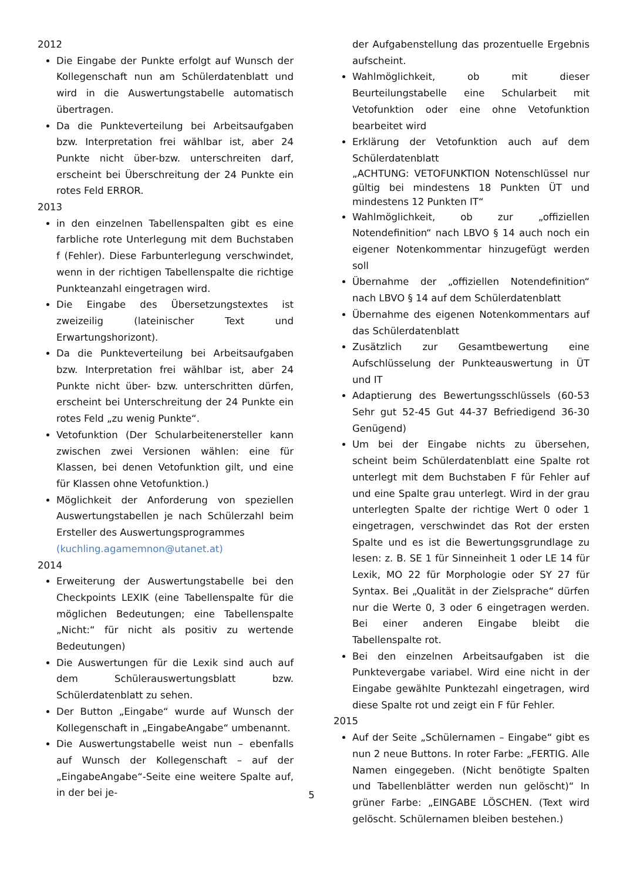2012
Die Eingabe der Punkte erfolgt auf Wunsch der Kollegenschaft nun am Schülerdatenblatt und wird in die Auswertungstabelle automatisch übertragen.
Da die Punkteverteilung bei Arbeitsaufgaben bzw. Interpretation frei wählbar ist, aber 24 Punkte nicht über-bzw. unterschreiten darf, erscheint bei Überschreitung der 24 Punkte ein rotes Feld ERROR.
2013
in den einzelnen Tabellenspalten gibt es eine farbliche rote Unterlegung mit dem Buchstaben f (Fehler). Diese Farbunterlegung verschwindet, wenn in der richtigen Tabellenspalte die richtige Punkteanzahl eingetragen wird.
Die Eingabe des Übersetzungstextes ist zweizeilig (lateinischer Text und Erwartungshorizont).
Da die Punkteverteilung bei Arbeitsaufgaben bzw. Interpretation frei wählbar ist, aber 24 Punkte nicht über- bzw. unterschritten dürfen, erscheint bei Unterschreitung der 24 Punkte ein rotes Feld „zu wenig Punkte“.
Vetofunktion (Der Schularbeitenersteller kann zwischen zwei Versionen wählen: eine für Klassen, bei denen Vetofunktion gilt, und eine für Klassen ohne Vetofunktion.)
Möglichkeit der Anforderung von speziellen Auswertungstabellen je nach Schülerzahl beim Ersteller des Auswertungsprogrammes
(kuchling.agamemnon@utanet.at)
2014
Erweiterung der Auswertungstabelle bei den Checkpoints LEXIK (eine Tabellenspalte für die möglichen Bedeutungen; eine Tabellenspalte „Nicht:“ für nicht als positiv zu wertende Bedeutungen)
Die Auswertungen für die Lexik sind auch auf dem Schülerauswertungsblatt bzw. Schülerdatenblatt zu sehen.
Der Button „Eingabe“ wurde auf Wunsch der Kollegenschaft in „EingabeAngabe“ umbenannt.
Die Auswertungstabelle weist nun – ebenfalls auf Wunsch der Kollegenschaft – auf der „EingabeAngabe“-Seite eine weitere Spalte auf, in der bei je-
der Aufgabenstellung das prozentuelle Ergebnis aufscheint.
Wahlmöglichkeit, ob mit dieser Beurteilungstabelle eine Schularbeit mit Vetofunktion oder eine ohne Vetofunktion bearbeitet wird
Erklärung der Vetofunktion auch auf dem Schülerdatenblatt
„ACHTUNG: VETOFUNKTION Notenschlüssel nur gültig bei mindestens 18 Punkten ÜT und mindestens 12 Punkten IT“
Wahlmöglichkeit, ob zur „offiziellen Notendefinition“ nach LBVO § 14 auch noch ein eigener Notenkommentar hinzugefügt werden soll
Übernahme der „offiziellen Notendefinition“ nach LBVO § 14 auf dem Schülerdatenblatt
Übernahme des eigenen Notenkommentars auf das Schülerdatenblatt
Zusätzlich zur Gesamtbewertung eine Aufschlüsselung der Punkteauswertung in ÜT und IT
Adaptierung des Bewertungsschlüssels (60-53 Sehr gut 52-45 Gut 44-37 Befriedigend 36-30 Genügend)
Um bei der Eingabe nichts zu übersehen, scheint beim Schülerdatenblatt eine Spalte rot unterlegt mit dem Buchstaben F für Fehler auf und eine Spalte grau unterlegt. Wird in der grau unterlegten Spalte der richtige Wert 0 oder 1 eingetragen, verschwindet das Rot der ersten Spalte und es ist die Bewertungsgrundlage zu lesen: z. B. SE 1 für Sinneinheit 1 oder LE 14 für Lexik, MO 22 für Morphologie oder SY 27 für Syntax. Bei „Qualität in der Zielsprache“ dürfen nur die Werte 0, 3 oder 6 eingetragen werden. Bei einer anderen Eingabe bleibt die Tabellenspalte rot.
Bei den einzelnen Arbeitsaufgaben ist die Punktevergabe variabel. Wird eine nicht in der Eingabe gewählte Punktezahl eingetragen, wird diese Spalte rot und zeigt ein F für Fehler.
2015
Auf der Seite „Schülernamen – Eingabe“ gibt es nun 2 neue Buttons. In roter Farbe: „FERTIG. Alle Namen eingegeben. (Nicht benötigte Spalten und Tabellenblätter werden nun gelöscht)“ In grüner Farbe: „EINGABE LÖSCHEN. (Text wird gelöscht. Schülernamen bleiben bestehen.)
5